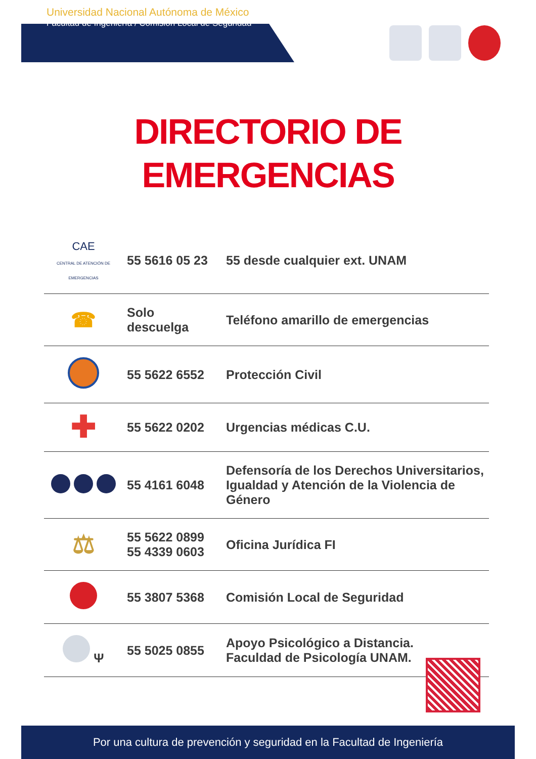Universidad Nacional Autónoma de México
Facultad de Ingeniería / Comisión Local de Seguridad
DIRECTORIO DE
EMERGENCIAS
| CAE CENTRAL DE ATENCIÓN DE EMERGENCIAS | 55 5616 05 23 | 55 desde cualquier ext. UNAM |
| ☎ | Solo descuelga | Teléfono amarillo de emergencias |
| | 55 5622 6552 | Protección Civil |
| ✚ | 55 5622 0202 | Urgencias médicas C.U. |
| | 55 4161 6048 | Defensoría de los Derechos Universitarios, Igualdad y Atención de la Violencia de Género |
| ⚖ | 55 5622 0899 55 4339 0603 | Oficina Jurídica FI |
| | 55 3807 5368 | Comisión Local de Seguridad |
| Ψ | 55 5025 0855 | Apoyo Psicológico a Distancia. Faculdad de Psicología UNAM. |
Por una cultura de prevención y seguridad en la Facultad de Ingeniería